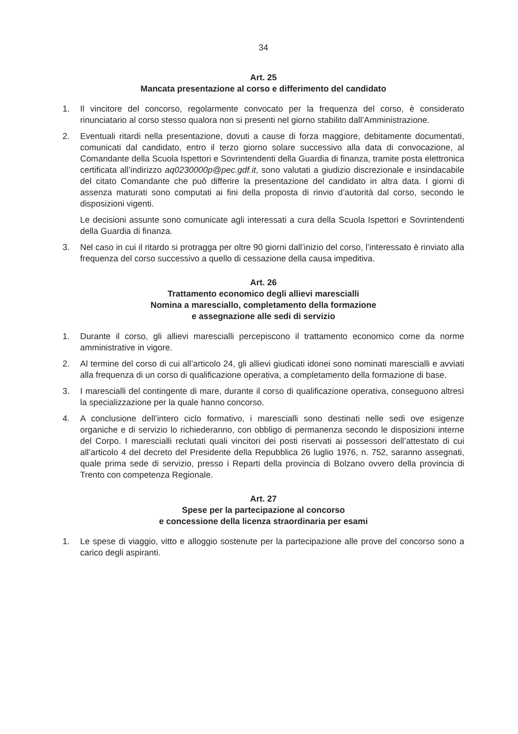34
Art. 25
Mancata presentazione al corso e differimento del candidato
1. Il vincitore del concorso, regolarmente convocato per la frequenza del corso, è considerato rinunciatario al corso stesso qualora non si presenti nel giorno stabilito dall’Amministrazione.
2. Eventuali ritardi nella presentazione, dovuti a cause di forza maggiore, debitamente documentati, comunicati dal candidato, entro il terzo giorno solare successivo alla data di convocazione, al Comandante della Scuola Ispettori e Sovrintendenti della Guardia di finanza, tramite posta elettronica certificata all’indirizzo aq0230000p@pec.gdf.it, sono valutati a giudizio discrezionale e insindacabile del citato Comandante che può differire la presentazione del candidato in altra data. I giorni di assenza maturati sono computati ai fini della proposta di rinvio d’autorità dal corso, secondo le disposizioni vigenti.
Le decisioni assunte sono comunicate agli interessati a cura della Scuola Ispettori e Sovrintendenti della Guardia di finanza.
3. Nel caso in cui il ritardo si protragga per oltre 90 giorni dall’inizio del corso, l’interessato è rinviato alla frequenza del corso successivo a quello di cessazione della causa impeditiva.
Art. 26
Trattamento economico degli allievi marescialli
Nomina a maresciallo, completamento della formazione
e assegnazione alle sedi di servizio
1. Durante il corso, gli allievi marescialli percepiscono il trattamento economico come da norme amministrative in vigore.
2. Al termine del corso di cui all’articolo 24, gli allievi giudicati idonei sono nominati marescialli e avviati alla frequenza di un corso di qualificazione operativa, a completamento della formazione di base.
3. I marescialli del contingente di mare, durante il corso di qualificazione operativa, conseguono altresì la specializzazione per la quale hanno concorso.
4. A conclusione dell’intero ciclo formativo, i marescialli sono destinati nelle sedi ove esigenze organiche e di servizio lo richiederanno, con obbligo di permanenza secondo le disposizioni interne del Corpo. I marescialli reclutati quali vincitori dei posti riservati ai possessori dell’attestato di cui all’articolo 4 del decreto del Presidente della Repubblica 26 luglio 1976, n. 752, saranno assegnati, quale prima sede di servizio, presso i Reparti della provincia di Bolzano ovvero della provincia di Trento con competenza Regionale.
Art. 27
Spese per la partecipazione al concorso
e concessione della licenza straordinaria per esami
1. Le spese di viaggio, vitto e alloggio sostenute per la partecipazione alle prove del concorso sono a carico degli aspiranti.